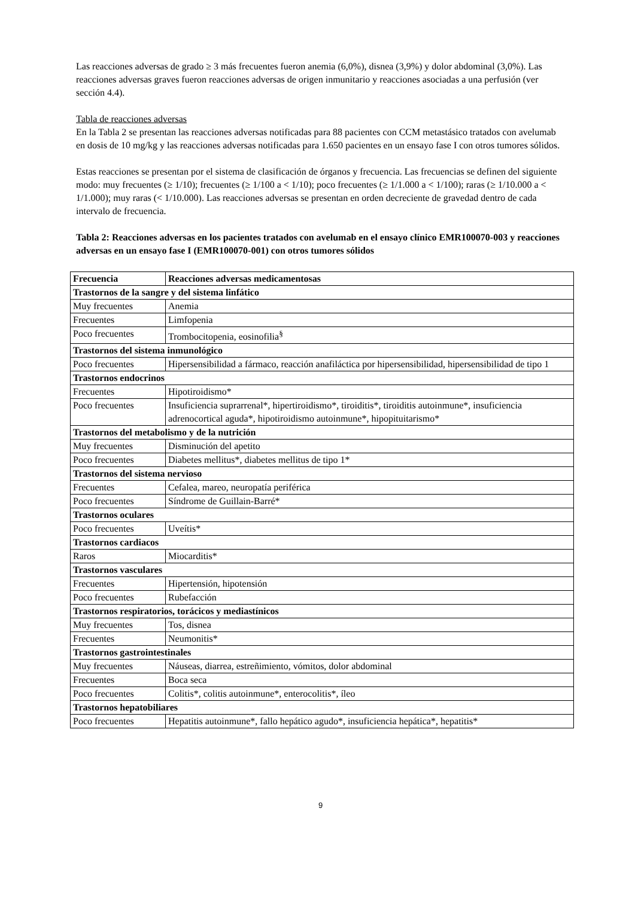Las reacciones adversas de grado ≥ 3 más frecuentes fueron anemia (6,0%), disnea (3,9%) y dolor abdominal (3,0%). Las reacciones adversas graves fueron reacciones adversas de origen inmunitario y reacciones asociadas a una perfusión (ver sección 4.4).
Tabla de reacciones adversas
En la Tabla 2 se presentan las reacciones adversas notificadas para 88 pacientes con CCM metastásico tratados con avelumab en dosis de 10 mg/kg y las reacciones adversas notificadas para 1.650 pacientes en un ensayo fase I con otros tumores sólidos.
Estas reacciones se presentan por el sistema de clasificación de órganos y frecuencia. Las frecuencias se definen del siguiente modo: muy frecuentes (≥ 1/10); frecuentes (≥ 1/100 a < 1/10); poco frecuentes (≥ 1/1.000 a < 1/100); raras (≥ 1/10.000 a < 1/1.000); muy raras (< 1/10.000). Las reacciones adversas se presentan en orden decreciente de gravedad dentro de cada intervalo de frecuencia.
Tabla 2: Reacciones adversas en los pacientes tratados con avelumab en el ensayo clínico EMR100070-003 y reacciones adversas en un ensayo fase I (EMR100070-001) con otros tumores sólidos
| Frecuencia | Reacciones adversas medicamentosas |
| --- | --- |
| Trastornos de la sangre y del sistema linfático | |
| Muy frecuentes | Anemia |
| Frecuentes | Limfopenia |
| Poco frecuentes | Trombocitopenia, eosinofilia<sup>§</sup> |
| Trastornos del sistema inmunológico | |
| Poco frecuentes | Hipersensibilidad a fármaco, reacción anafiláctica por hipersensibilidad, hipersensibilidad de tipo 1 |
| Trastornos endocrinos | |
| Frecuentes | Hipotiroidismo* |
| Poco frecuentes | Insuficiencia suprarrenal*, hipertiroidismo*, tiroiditis*, tiroiditis autoinmune*, insuficiencia adrenocortical aguda*, hipotiroidismo autoinmune*, hipopituitarismo* |
| Trastornos del metabolismo y de la nutrición | |
| Muy frecuentes | Disminución del apetito |
| Poco frecuentes | Diabetes mellitus*, diabetes mellitus de tipo 1* |
| Trastornos del sistema nervioso | |
| Frecuentes | Cefalea, mareo, neuropatía periférica |
| Poco frecuentes | Síndrome de Guillain-Barré* |
| Trastornos oculares | |
| Poco frecuentes | Uveítis* |
| Trastornos cardiacos | |
| Raros | Miocarditis* |
| Trastornos vasculares | |
| Frecuentes | Hipertensión, hipotensión |
| Poco frecuentes | Rubefacción |
| Trastornos respiratorios, torácicos y mediastínicos | |
| Muy frecuentes | Tos, disnea |
| Frecuentes | Neumonitis* |
| Trastornos gastrointestinales | |
| Muy frecuentes | Náuseas, diarrea, estreñimiento, vómitos, dolor abdominal |
| Frecuentes | Boca seca |
| Poco frecuentes | Colitis*, colitis autoinmune*, enterocolitis*, íleo |
| Trastornos hepatobiliares | |
| Poco frecuentes | Hepatitis autoinmune*, fallo hepático agudo*, insuficiencia hepática*, hepatitis* |
9